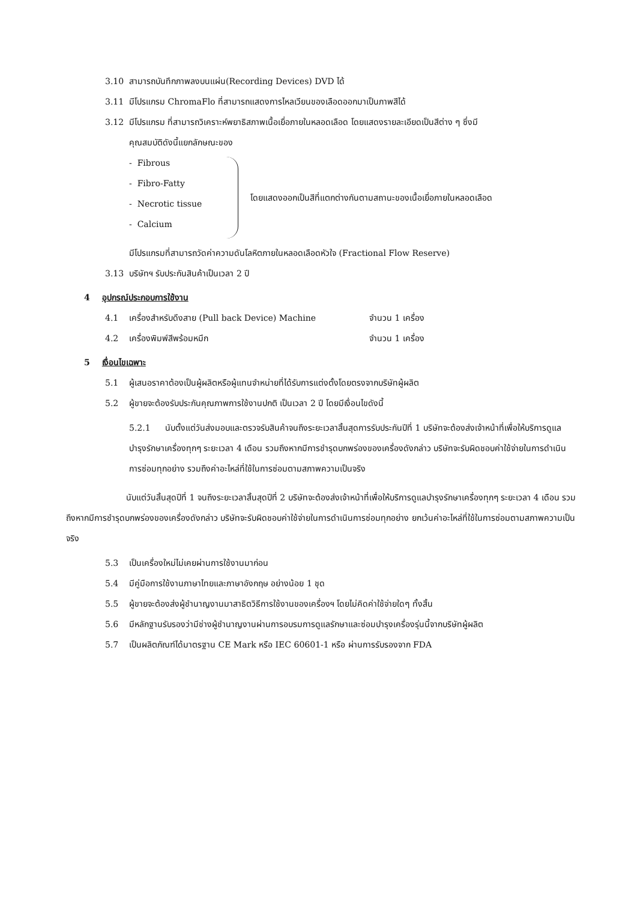3.10 สามารถบันทึกภาพลงบนแผ่น(Recording Devices) DVD ได้
3.11 มีโปรแกรม ChromaFlo ที่สามารถแสดงการไหลเวียนของเลือดออกมาเป็นภาพสีได้
3.12 มีโปรแกรม ที่สามารถวิเคราะห์พยาธิสภาพเนื้อเยื่อภายในหลอดเลือด โดยแสดงรายละเอียดเป็นสีต่าง ๆ ซึ่งมี
คุณสมบัติดังนี้แยกลักษณะของ
- Fibrous
- Fibro-Fatty
- Necrotic tissue
- Calcium
โดยแสดงออกเป็นสีที่แตกต่างกันตามสถานะของเนื้อเยื่อภายในหลอดเลือด
มีโปรแกรมที่สามารถวัดค่าความดันโลหิตภายในหลอดเลือดหัวใจ (Fractional Flow Reserve)
3.13 บริษัทฯ รับประกันสินค้าเป็นเวลา 2 ปี
4 อุปกรณ์ประกอบการใช้งาน
4.1 เครื่องสำหรับดึงสาย (Pull back Device) Machine จำนวน 1 เครื่อง
4.2 เครื่องพิมพ์สีพร้อมหมึก จำนวน 1 เครื่อง
5 เงื่อนไขเฉพาะ
5.1 ผู้เสนอราคาต้องเป็นผู้ผลิตหรือผู้แทนจำหน่ายที่ได้รับการแต่งตั้งโดยตรงจากบริษัทผู้ผลิต
5.2 ผู้ขายจะต้องรับประกันคุณภาพการใช้งานปกติ เป็นเวลา 2 ปี โดยมีเงื่อนไขดังนี้
5.2.1 นับตั้งแต่วันส่งมอบและตรวจรับสินค้าจนถึงระยะเวลาสิ้นสุดการรับประกันปีที่ 1 บริษัทจะต้องส่งเจ้าหน้าที่เพื่อให้บริการดูแลบำรุงรักษาเครื่องทุกๆ ระยะเวลา 4 เดือน รวมถึงหากมีการชำรุดบกพร่องของเครื่องดังกล่าว บริษัทจะรับผิดชอบค่าใช้จ่ายในการดำเนินการซ่อมทุกอย่าง รวมถึงค่าอะไหล่ที่ใช้ในการซ่อมตามสภาพความเป็นจริง
นับแต่วันสิ้นสุดปีที่ 1 จนถึงระยะเวลาสิ้นสุดปีที่ 2 บริษัทจะต้องส่งเจ้าหน้าที่เพื่อให้บริการดูแลบำรุงรักษาเครื่องทุกๆ ระยะเวลา 4 เดือน รวมถึงหากมีการชำรุดบกพร่องของเครื่องดังกล่าว บริษัทจะรับผิดชอบค่าใช้จ่ายในการดำเนินการซ่อมทุกอย่าง ยกเว้นค่าอะไหล่ที่ใช้ในการซ่อมตามสภาพความเป็นจริง
5.3 เป็นเครื่องใหม่ไม่เคยผ่านการใช้งานมาก่อน
5.4 มีคู่มือการใช้งานภาษาไทยและภาษาอังกฤษ อย่างน้อย 1 ชุด
5.5 ผู้ขายจะต้องส่งผู้ชำนาญงานมาสาธิตวิธีการใช้งานของเครื่องฯ โดยไม่คิดค่าใช้จ่ายใดๆ ทั้งสิ้น
5.6 มีหลักฐานรับรองว่ามีช่างผู้ชำนาญงานผ่านการอบรมการดูแลรักษาและซ่อมบำรุงเครื่องรุ่นนี้จากบริษัทผู้ผลิต
5.7 เป็นผลิตภัณฑ์ได้มาตรฐาน CE Mark หรือ IEC 60601-1 หรือ ผ่านการรับรองจาก FDA